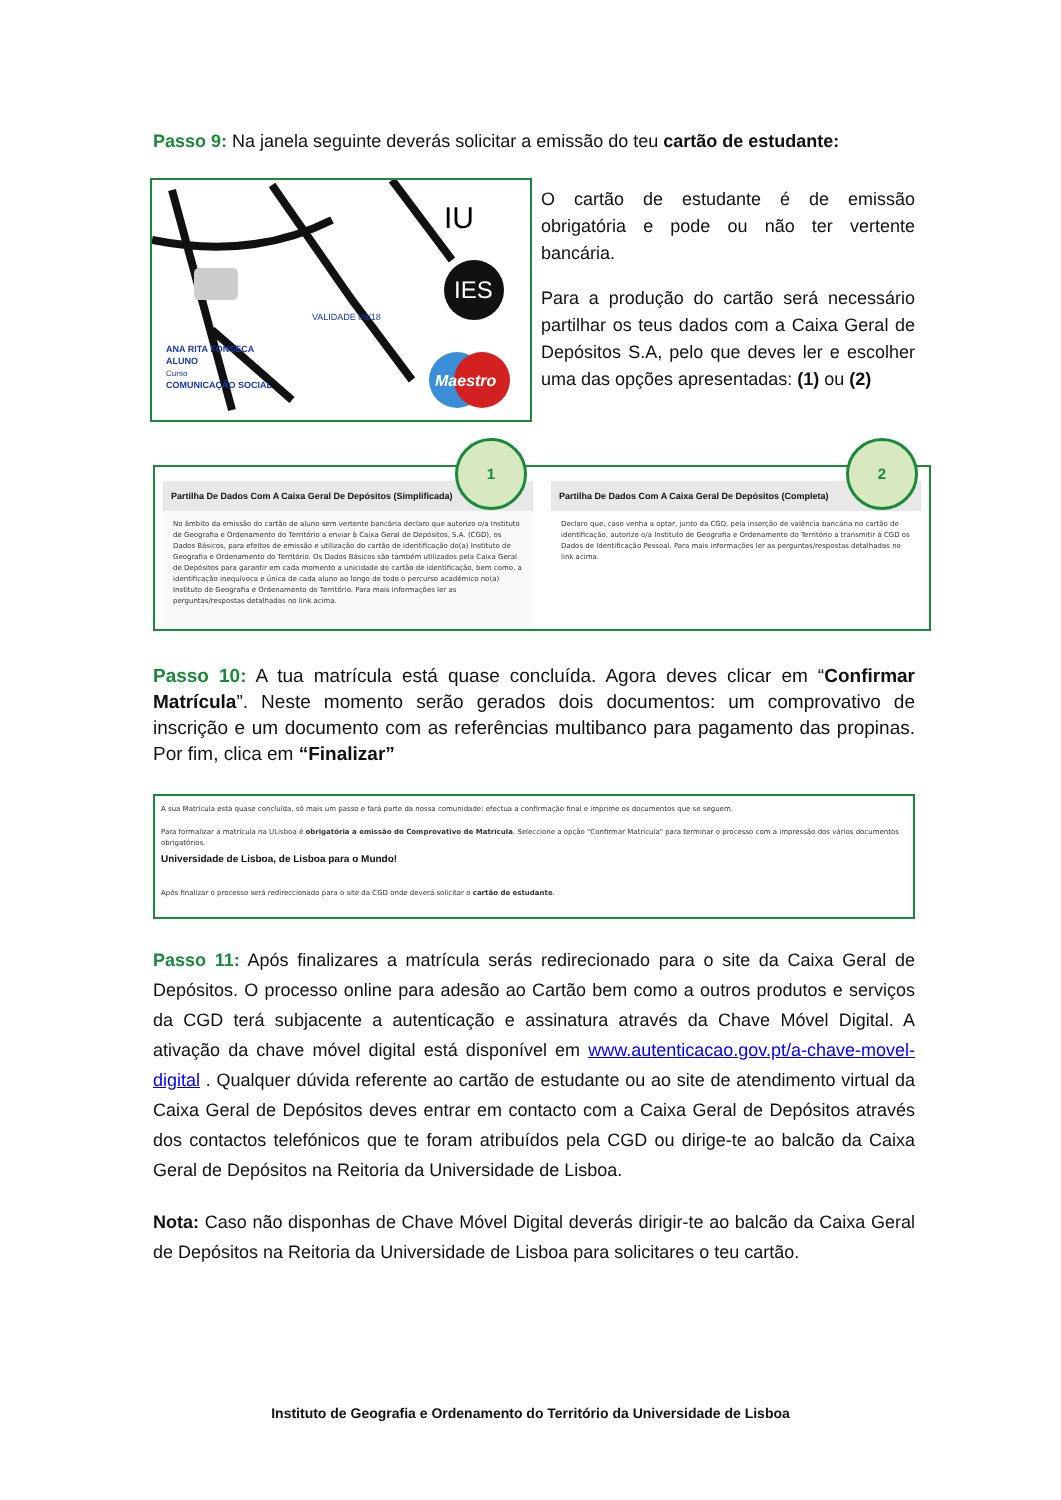Passo 9: Na janela seguinte deverás solicitar a emissão do teu cartão de estudante:
IES
IU
Maestro
ANA RITA FONSECA
ALUNO
Curso
COMUNICAÇÃO SOCIAL
VALIDADE 09/18
O cartão de estudante é de emissão obrigatória e pode ou não ter vertente bancária.
Para a produção do cartão será necessário partilhar os teus dados com a Caixa Geral de Depósitos S.A, pelo que deves ler e escolher uma das opções apresentadas: (1) ou (2)
Partilha De Dados Com A Caixa Geral De Depósitos (Simplificada)
No âmbito da emissão do cartão de aluno sem vertente bancária declaro que autorizo o/a Instituto de Geografia e Ordenamento do Território a enviar à Caixa Geral de Depósitos, S.A. (CGD), os Dados Básicos, para efeitos de emissão e utilização do cartão de identificação do(a) Instituto de Geografia e Ordenamento do Território. Os Dados Básicos são também utilizados pela Caixa Geral de Depósitos para garantir em cada momento a unicidade do cartão de identificação, bem como, a identificação inequívoca e única de cada aluno ao longo de todo o percurso académico no(a) Instituto de Geografia e Ordenamento do Território. Para mais informações ler as perguntas/respostas detalhadas no link acima.
Partilha De Dados Com A Caixa Geral De Depósitos (Completa)
Declaro que, caso venha a optar, junto da CGD, pela inserção de valência bancária no cartão de identificação, autorizo o/a Instituto de Geografia e Ordenamento do Território a transmitir à CGD os Dados de Identificação Pessoal. Para mais informações ler as perguntas/respostas detalhadas no link acima.
1 2
Passo 10: A tua matrícula está quase concluída. Agora deves clicar em “Confirmar Matrícula”. Neste momento serão gerados dois documentos: um comprovativo de inscrição e um documento com as referências multibanco para pagamento das propinas. Por fim, clica em “Finalizar”
A sua Matrícula está quase concluída, só mais um passo e fará parte da nossa comunidade: efectua a confirmação final e imprime os documentos que se seguem.
Para formalizar a matrícula na ULisboa é obrigatória a emissão do Comprovativo de Matrícula. Seleccione a opção "Confirmar Matrícula" para terminar o processo com a impressão dos vários documentos obrigatórios.
Universidade de Lisboa, de Lisboa para o Mundo!
Após finalizar o processo será redireccionado para o site da CGD onde deverá solicitar o cartão de estudante.
Passo 11: Após finalizares a matrícula serás redirecionado para o site da Caixa Geral de Depósitos. O processo online para adesão ao Cartão bem como a outros produtos e serviços da CGD terá subjacente a autenticação e assinatura através da Chave Móvel Digital. A ativação da chave móvel digital está disponível em www.autenticacao.gov.pt/a-chave-movel-digital . Qualquer dúvida referente ao cartão de estudante ou ao site de atendimento virtual da Caixa Geral de Depósitos deves entrar em contacto com a Caixa Geral de Depósitos através dos contactos telefónicos que te foram atribuídos pela CGD ou dirige-te ao balcão da Caixa Geral de Depósitos na Reitoria da Universidade de Lisboa.
Nota: Caso não disponhas de Chave Móvel Digital deverás dirigir-te ao balcão da Caixa Geral de Depósitos na Reitoria da Universidade de Lisboa para solicitares o teu cartão.
Instituto de Geografia e Ordenamento do Território da Universidade de Lisboa